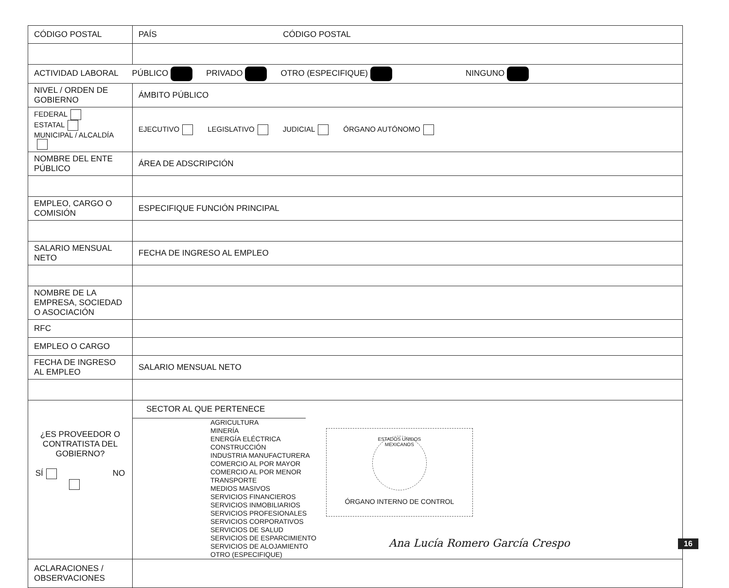| CÓDIGO POSTAL | PAÍS CÓDIGO POSTAL |
| ACTIVIDAD LABORAL PÚBLICO PRIVADO OTRO (ESPECIFIQUE) NINGUNO | |
| NIVEL / ORDEN DE GOBIERNO | ÁMBITO PÚBLICO |
| FEDERAL ESTATAL MUNICIPAL / ALCALDÍA | EJECUTIVO LEGISLATIVO JUDICIAL ÓRGANO AUTÓNOMO |
| NOMBRE DEL ENTE PÚBLICO | ÁREA DE ADSCRIPCIÓN |
| EMPLEO, CARGO O COMISIÓN | ESPECIFIQUE FUNCIÓN PRINCIPAL |
| SALARIO MENSUAL NETO | FECHA DE INGRESO AL EMPLEO |
| NOMBRE DE LA EMPRESA, SOCIEDAD O ASOCIACIÓN | |
| RFC | |
| EMPLEO O CARGO | |
| FECHA DE INGRESO AL EMPLEO | SALARIO MENSUAL NETO |
| ¿ES PROVEEDOR O CONTRATISTA DEL GOBIERNO? SÍ NO | SECTOR AL QUE PERTENECE AGRICULTURA MINERÍA ENERGÍA ELÉCTRICA CONSTRUCCIÓN INDUSTRIA MANUFACTURERA COMERCIO AL POR MAYOR COMERCIO AL POR MENOR TRANSPORTE MEDIOS MASIVOS SERVICIOS FINANCIEROS SERVICIOS INMOBILIARIOS SERVICIOS PROFESIONALES SERVICIOS CORPORATIVOS SERVICIOS DE SALUD SERVICIOS DE ESPARCIMIENTO SERVICIOS DE ALOJAMIENTO OTRO (ESPECIFIQUE) ESTADOS UNIDOS MEXICANOS ÓRGANO INTERNO DE CONTROL |
| ACLARACIONES / OBSERVACIONES | |
Ana Lucía Romero García Crespo 16